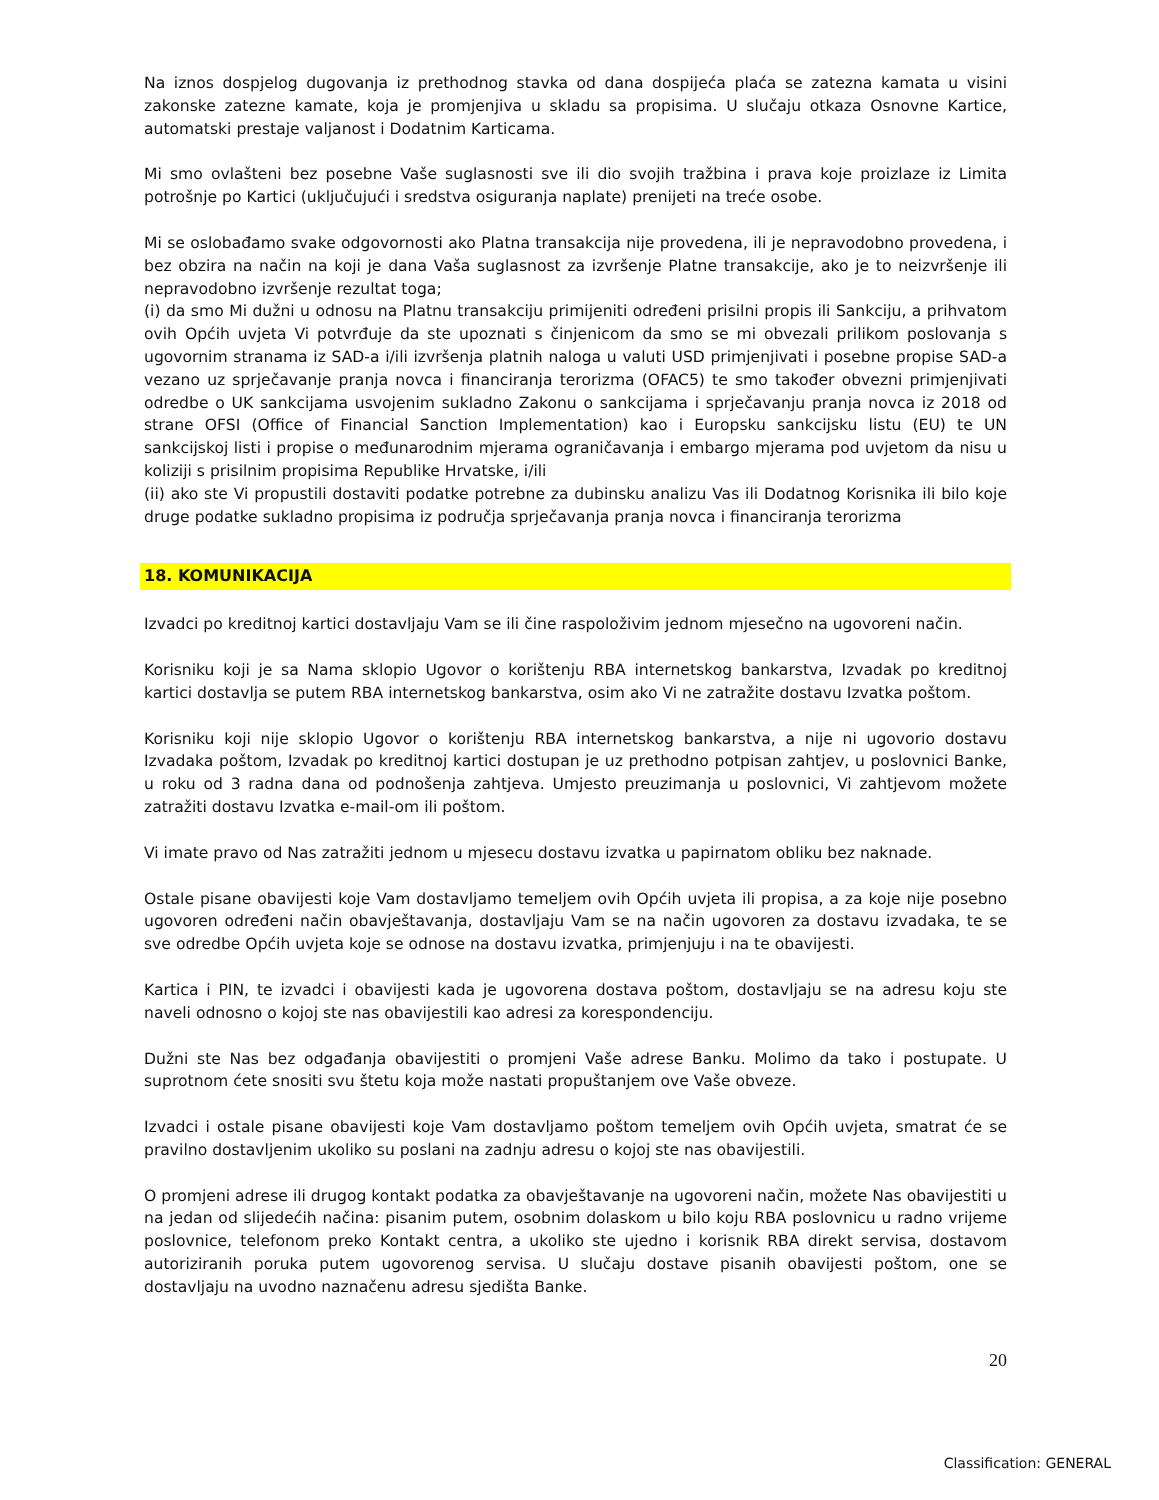Na iznos dospjelog dugovanja iz prethodnog stavka od dana dospijeća plaća se zatezna kamata u visini zakonske zatezne kamate, koja je promjenjiva u skladu sa propisima. U slučaju otkaza Osnovne Kartice, automatski prestaje valjanost i Dodatnim Karticama.
Mi smo ovlašteni bez posebne Vaše suglasnosti sve ili dio svojih tražbina i prava koje proizlaze iz Limita potrošnje po Kartici (uključujući i sredstva osiguranja naplate) prenijeti na treće osobe.
Mi se oslobađamo svake odgovornosti ako Platna transakcija nije provedena, ili je nepravodobno provedena, i bez obzira na način na koji je dana Vaša suglasnost za izvršenje Platne transakcije, ako je to neizvršenje ili nepravodobno izvršenje rezultat toga;
(i) da smo Mi dužni u odnosu na Platnu transakciju primijeniti određeni prisilni propis ili Sankciju, a prihvatom ovih Općih uvjeta Vi potvrđuje da ste upoznati s činjenicom da smo se mi obvezali prilikom poslovanja s ugovornim stranama iz SAD-a i/ili izvršenja platnih naloga u valuti USD primjenjivati i posebne propise SAD-a vezano uz sprječavanje pranja novca i financiranja terorizma (OFAC5) te smo također obvezni primjenjivati odredbe o UK sankcijama usvojenim sukladno Zakonu o sankcijama i sprječavanju pranja novca iz 2018 od strane OFSI (Office of Financial Sanction Implementation) kao i Europsku sankcijsku listu (EU) te UN sankcijskoj listi i propise o međunarodnim mjerama ograničavanja i embargo mjerama pod uvjetom da nisu u koliziji s prisilnim propisima Republike Hrvatske, i/ili
(ii) ako ste Vi propustili dostaviti podatke potrebne za dubinsku analizu Vas ili Dodatnog Korisnika ili bilo koje druge podatke sukladno propisima iz područja sprječavanja pranja novca i financiranja terorizma
18. KOMUNIKACIJA
Izvadci po kreditnoj kartici dostavljaju Vam se ili čine raspoloživim jednom mjesečno na ugovoreni način.
Korisniku koji je sa Nama sklopio Ugovor o korištenju RBA internetskog bankarstva, Izvadak po kreditnoj kartici dostavlja se putem RBA internetskog bankarstva, osim ako Vi ne zatražite dostavu Izvatka poštom.
Korisniku koji nije sklopio Ugovor o korištenju RBA internetskog bankarstva, a nije ni ugovorio dostavu Izvadaka poštom, Izvadak po kreditnoj kartici dostupan je uz prethodno potpisan zahtjev, u poslovnici Banke, u roku od 3 radna dana od podnošenja zahtjeva. Umjesto preuzimanja u poslovnici, Vi zahtjevom možete zatražiti dostavu Izvatka e-mail-om ili poštom.
Vi imate pravo od Nas zatražiti jednom u mjesecu dostavu izvatka u papirnatom obliku bez naknade.
Ostale pisane obavijesti koje Vam dostavljamo temeljem ovih Općih uvjeta ili propisa, a za koje nije posebno ugovoren određeni način obavještavanja, dostavljaju Vam se na način ugovoren za dostavu izvadaka, te se sve odredbe Općih uvjeta koje se odnose na dostavu izvatka, primjenjuju i na te obavijesti.
Kartica i PIN, te izvadci i obavijesti kada je ugovorena dostava poštom, dostavljaju se na adresu koju ste naveli odnosno o kojoj ste nas obavijestili kao adresi za korespondenciju.
Dužni ste Nas bez odgađanja obavijestiti o promjeni Vaše adrese Banku. Molimo da tako i postupate. U suprotnom ćete snositi svu štetu koja može nastati propuštanjem ove Vaše obveze.
Izvadci i ostale pisane obavijesti koje Vam dostavljamo poštom temeljem ovih Općih uvjeta, smatrat će se pravilno dostavljenim ukoliko su poslani na zadnju adresu o kojoj ste nas obavijestili.
O promjeni adrese ili drugog kontakt podatka za obavještavanje na ugovoreni način, možete Nas obavijestiti u na jedan od slijedećih načina: pisanim putem, osobnim dolaskom u bilo koju RBA poslovnicu u radno vrijeme poslovnice, telefonom preko Kontakt centra, a ukoliko ste ujedno i korisnik RBA direkt servisa, dostavom autoriziranih poruka putem ugovorenog servisa. U slučaju dostave pisanih obavijesti poštom, one se dostavljaju na uvodno naznačenu adresu sjedišta Banke.
20
Classification: GENERAL